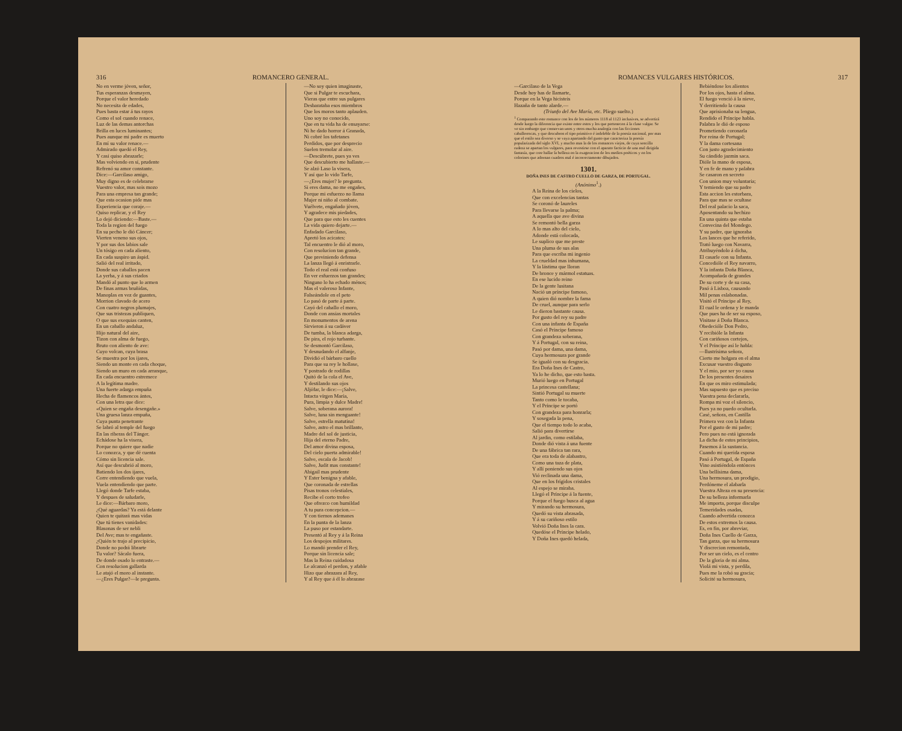316 ROMANCERO GENERAL.
No en verme jóven, señor,
Tus esperanzas desmayen,
Porque el valor heredado
No necesita de edades,
Pues basta estar á tus rayos
Como el sol cuando renace,
Luz de las demas antorchas
Brilla en luces luminantes;
Pues aunque mi padre es muerto
En mí su valor renace.—
Admirado quedó el Rey,
Y casi quiso abrazarle;
Mas volviendo en sí, prudente
Refrenó su amor constante.
Dice:—Garcilaso amigo,
Muy digno es de celebrarse
Vuestro valor, mas sois mozo
Para una empresa tan grande;
Que esta ocasion pide mas
Experiencia que coraje.—
Quiso replicar, y el Rey
Lo dejó diciendo:—Baste.—
Toda la region del fuego
En su pecho le dió Cáncer;
Vierten veneno sus ojos,
Y por sus dos labios sale
Un tósigo en cada aliento,
En cada suspiro un áspid.
Salió del real irritado,
Donde sus caballos pacen
La yerba, y á sus criados
Mandó al punto que lo armen
De finas armas bruñidas,
Manoplas en vez de guantes,
Morrion clavado de acero
Con cuatro negros plumajes,
Que sus tristezas publiquen,
O que sus exequias canten,
En un caballo andaluz,
Hijo natural del aire,
Tizon con alma de fuego,
Bruto con aliento de ave:
Cuyo volcan, cuya brasa
Se muestra por los ijares,
Siendo un monte en cada choque,
Siendo un muro en cada arranque,
En cada encuentro estremece
A la legítima madre.
Una fuerte adarga empuña
Hecha de flamencos ántes,
Con una letra que dice:
«Quien se engaña desengañe.»
Una gruesa lanza empuña,
Cuya punta penetrante
Se labró al temple del fuego
En las riberas del Tánger.
Echádose ha la visera,
Porque no quiere que nadie
Lo conozca, y que dé cuenta
Cómo sin licencia sale.
Así que descubrió al moro,
Batiendo los dos ijares,
Corre entendiendo que vuela,
Vuela entendiendo que parte.
Llegó donde Tarfe estaba,
Y despues de saludarle,
Le dice:—Bárbaro moro,
¿Qué aguardas? Ya está delante
Quien te quitará mas vidas
Que tú tienes vanidades:
Blasonas de ser nebli
Del Ave; mas te engañaste.
¿Quién te trajo al precipicio,
Donde no podrá librarte
Tu valor? Sácalo fuera,
De donde osado lo entraste.—
Con resolucion gallarda
Le atajó el moro al instante.
—¿Eres Pulgar?—le pregunta.
—No soy quien imaginaste,
Que si Pulgar te escuchara,
Vieras que entre sus pulgares
Desbarataba esos miembros
Que los moros tanto aplauden.
Uno soy no conocido,
Que en tu vida ha de ensayarse:
Ni he dado horror á Granada,
Ni cobré los tafetanes
Perdidos, que por desprecio
Suelen tremolar al aire.
—Descúbrete, pues ya ves
Que descubierto me hallaste.—
Se alzó Laso la visera,
Y así que lo vido Tarfe,
—¿Eres mujer? le pregunta.
Si eres dama, no me engañes,
Porque mi esfuerzo no llama
Mujer ni niño al combate.
Vuélvete, engañado jóven,
Y agradece mis piedades,
Que para que esto les cuentes
La vida quiero dejarte.—
Enfadado Garcilaso,
Apretó los acicates:
Tal encuentro le dió al moro,
Con resolucion tan grande,
Que previniendo defensa
La lanza llegó á enristrarle.
Todo el real está confuso
En ver esfuerzos tan grandes;
Ninguno lo ha echado ménos;
Mas el valeroso Infante,
Falseándole en el peto
Lo pasó de parte á parte.
Cayó del caballo el moro,
Donde con ansias mortales
En monumentos de arena
Sirvieron á su cadáver
De tumba, la blanca adarga,
De pira, el rojo turbante.
Se desmontó Garcilaso,
Y desnudando el alfanje,
Dividió el bárbaro cuello
Para que su rey le hollase,
Y postrado de rodillas
Quitó de la cola el Ave,
Y destilando sus ojos
Aljófar, le dice:—¡Salve,
Intacta vírgen María,
Pura, limpia y dulce Madre!
Salve, soberana aurora!
Salve, luna sin menguante!
Salve, estrella matutina!
Salve, astro el mas brillante,
Madre del sol de justicia,
Hija del eterno Padre,
Del amor divina esposa,
Del cielo puerta admirable!
Salve, escala de Jacob!
Salve, Judit mas constante!
Abigail mas prudente
Y Ester benigna y afable,
Que coronada de estrellas
Pisas tronos celestiales,
Recibe el corto trofeo
Que ofrezco con humildad
A tu pura concepcion.—
Y con tiernos ademanes
En la punta de la lanza
La puso por estandarte.
Presentó al Rey y á la Reina
Los despojos militares.
Lo mandó prender el Rey,
Porque sin licencia sale;
Mas la Reina cuidadosa
Le alcanzó el perdon, y afable
Hizo que abrazara al Rey,
Y al Rey que á él lo abrazase
ROMANCES VULGARES HISTÓRICOS. 317
—Garcilaso de la Vega
Desde hoy has de llamarte,
Porque en la Vega hicisteis
Hazaña de tanto alarde.—
(Triunfo del Ave María, etc. Pliego suelto.)
<sup>1</sup> Comparando este romance con los de los números 1118 al 1123 inclusives, se advertirá desde luego la diferencia que existe entre estos y los que pertenecen á la clase vulgar. Se ve sin embargo que conservan unos y otros mucha analogía con las ficciones caballerescas, y que descubren el tipo primitivo é indeleble de la poesía nacional, por mas que el estilo sea diverso y se vaya apartando del gusto que caracteriza la poesía popularizada del siglo XVI, y mucho mas la de los romances viejos, de cuya sencilla rudeza se apartan los vulgares, para revestirse con el aparato facticio de una mal dirigida fantasía, que cree hallar la belleza en la exageracion de los medios poéticos y en los colorines que adornan cuadros mal é incorrectamente dibujados.
1301.
DOÑA INES DE CASTRO CUELLO DE GARZA, DE PORTUGAL.
(Anónimo<sup>1</sup>.)
A la Reina de los cielos,
Que con excelencias tantas
Se coronó de laureles
Para llevarse la palma;
A aquella que ave divina
Se remontó bella garza
A lo mas alto del cielo,
Adonde está colocada,
Le suplico que me preste
Una pluma de sus alas
Para que escriba mi ingenio
La crueldad mas inhumana,
Y la lástima que lloran
De bronce y mármol estatuas.
En ese lucido reino
De la gente lusitana
Nació un príncipe famoso,
A quien dió nombre la fama
De cruel, aunque para serlo
Le dieron bastante causa.
Por gusto del rey su padre
Con una infanta de España
Casó el Príncipe famoso
Con grandeza soberana,
Y á Portugal, con su reina,
Pasó por dama, una dama,
Cuya hermosura por grande
Se igualó con su desgracia.
Era Doña Ines de Castro,
Ya lo he dicho, que esto basta.
Murió luego en Portugal
La princesa castellana;
Sintió Portugal su muerte
Tanto como le tocaba,
Y el Príncipe se portó
Con grandeza para honrarla;
Y sosegada la pena,
Que el tiempo todo lo acaba,
Salió para divertirse
Al jardin, como estilaba,
Donde dió vista á una fuente
De una fábrica tan rara,
Que era toda de alabastro,
Como una taza de plata,
Y allí poniendo sus ojos
Vió reclinada una dama,
Que en los frígidos cristales
Al espejo se miraba.
Llegó el Príncipe á la fuente,
Porque el fuego busca al agua
Y mirando su hermosura,
Quedó su vista abrasada,
Y á su cariñoso estilo
Volvió Doña Ines la cara.
Quedóse el Príncipe helado,
Y Doña Ines quedó helada,
Bebiéndose los alientos
Por los ojos, hasta el alma.
El fuego venció á la nieve,
Y derritiendo la causa
Que aprisionaba su lengua,
Rendido el Príncipe habla.
Palabra le dió de esposo
Prometiendo coronarla
Por reina de Portugal;
Y la dama cortesana
Con justo agradecimiento
Su cándido jazmin saca.
Dióle la mano de esposa,
Y en fe de mano y palabra
Se casaron en secreto
Con union muy voluntaria;
Y temiendo que su padre
Esta accion les estorbara,
Para que mas se ocultase
Del real palacio la saca,
Aposentando su hechizo
En una quinta que estaba
Convecina del Mondego.
Y su padre, que ignoraba
Los lances que he referido,
Trató luego con Navarra,
Atribuyéndolo á dicha,
El casarle con su Infanta.
Concedióle el Rey navarro,
Y la infanta Doña Blanca,
Acompañada de grandes
De su corte y de su casa,
Pasó á Lisboa, causando
Mil penas eslabonadas.
Visitó el Príncipe al Rey,
El cual le ordena y le manda
Que pues ha de ser su esposo,
Visitase á Doña Blanca.
Obedecióle Don Pedro,
Y recibióle la Infanta
Con cariñosos cortejos,
Y el Príncipe así le habla:
—Ilustrísima señora,
Cierto me holgara en el alma
Excusar vuestro disgusto
Y el mio, por ser yo causa
De los presentes desaires
En que os miro estimulada;
Mas supuesto que es preciso
Vuestra pena declararla,
Rompa mi voz el silencio,
Pues ya no puedo ocultarla.
Casé, señora, en Castilla
Primera vez con la Infanta
Por el gusto de mi padre;
Pero pues no está ignorada
La dicha de estos principios,
Pasemos á la sustancia.
Cuando mi querida esposa
Pasó á Portugal, de España
Vino asistiéndola entónces
Una bellísima dama,
Una hermosura, un prodigio,
Perdóneme el alabarla
Vuestra Alteza en su presencia:
De su belleza informarla
Me importa, porque disculpe
Temeridades osadas,
Cuando advertida conozca
De estos extremos la causa.
Es, en fin, por abreviar,
Doña Ines Cuello de Garza,
Tan garza, que su hermosura
Y discrecion remontada,
Por ser un cielo, es el centro
De la gloria de mi alma.
Violá mi vista, y perdila,
Pues me la robó su gracia;
Solicité su hermosura,